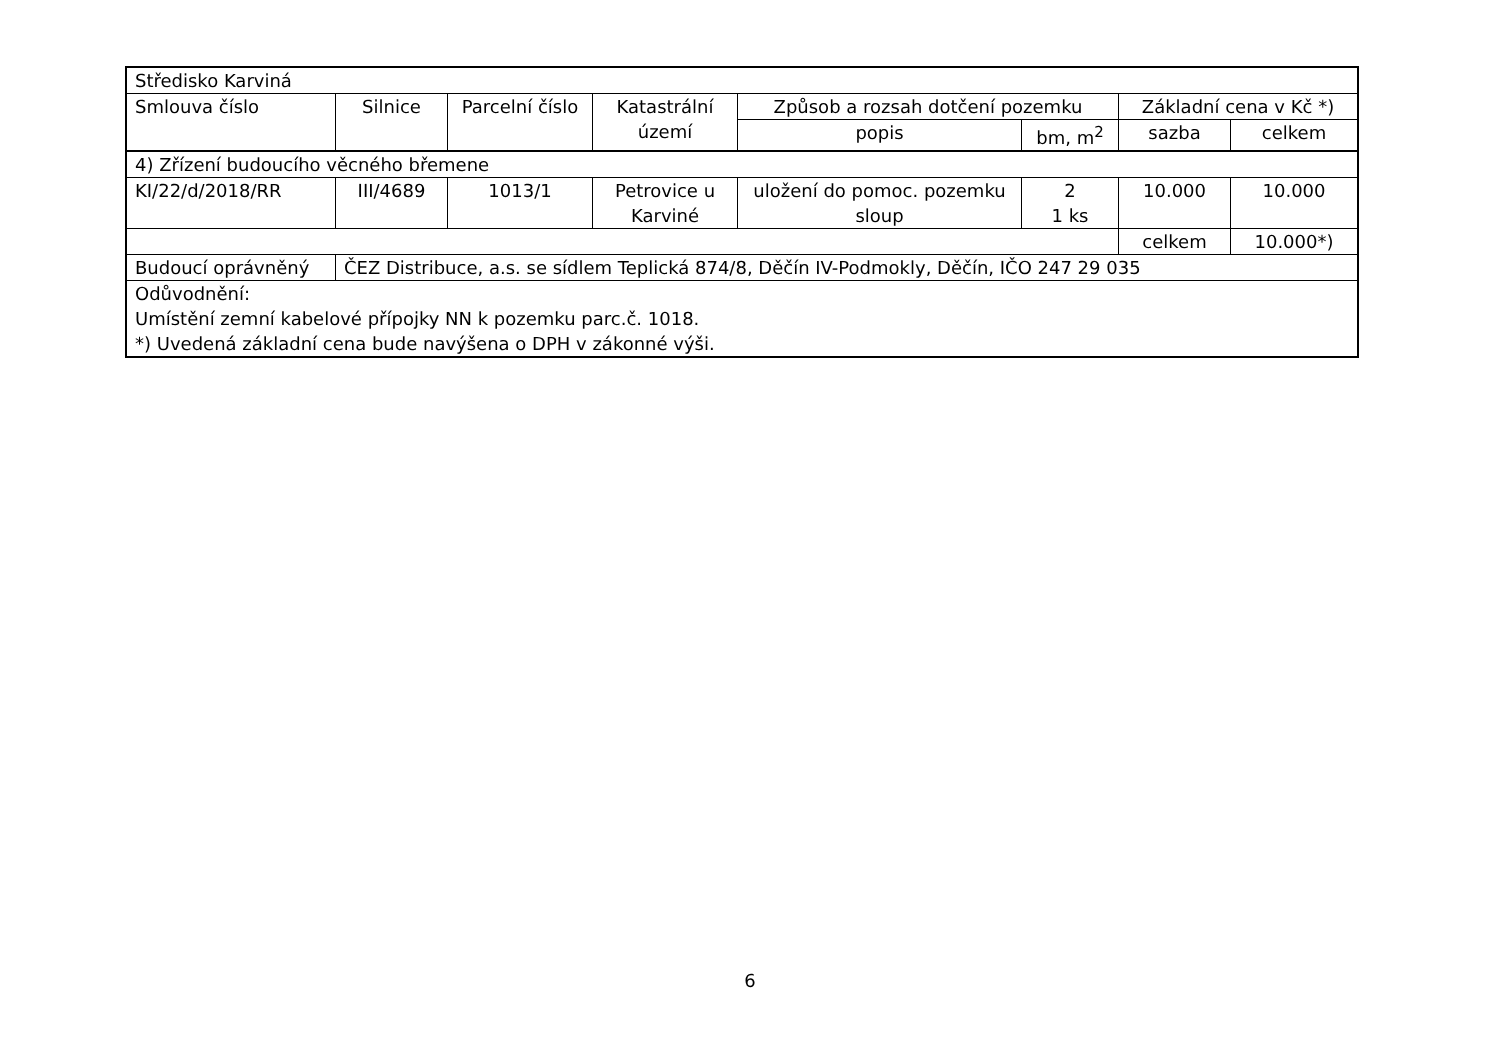| Středisko Karviná | | | | | | | |
| Smlouva číslo | Silnice | Parcelní číslo | Katastrální území | Způsob a rozsah dotčení pozemku | | Základní cena v Kč *) | |
| | | | | popis | bm, m<sup>2</sup> | sazba | celkem |
| 4) Zřízení budoucího věcného břemene | | | | | | | |
| KI/22/d/2018/RR | III/4689 | 1013/1 | Petrovice u Karviné | uložení do pomoc. pozemku sloup | 2 1 ks | 10.000 | 10.000 |
| | | | | | | celkem | 10.000*) |
| Budoucí oprávněný | ČEZ Distribuce, a.s. se sídlem Teplická 874/8, Děčín IV-Podmokly, Děčín, IČO 247 29 035 | | | | | | |
| Odůvodnění: Umístění zemní kabelové přípojky NN k pozemku parc.č. 1018. *) Uvedená základní cena bude navýšena o DPH v zákonné výši. | | | | | | | |
6